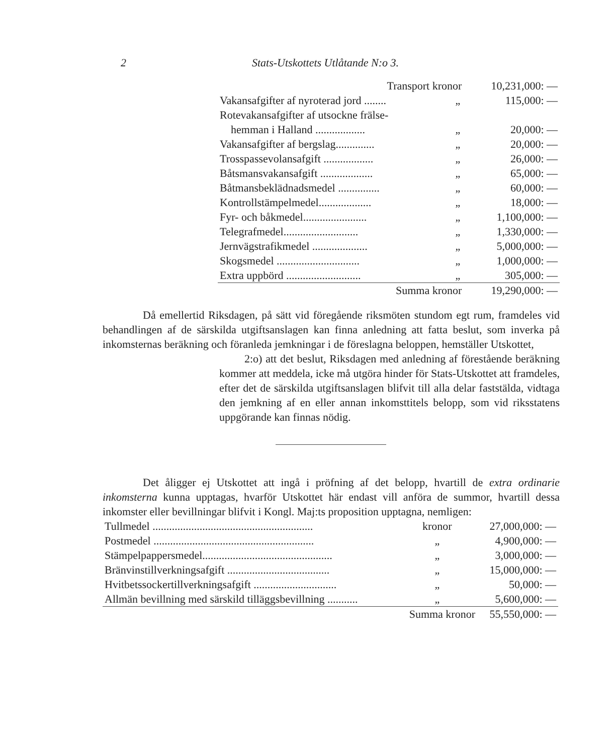2 Stats-Utskottets Utlåtande N:o 3.
| Transport kronor | | 10,231,000: — |
| Vakansafgifter af nyroterad jord ........ | „ | 115,000: — |
| Rotevakansafgifter af utsockne frälse- hemman i Halland .................. | „ | 20,000: — |
| Vakansafgifter af bergslag.............. | „ | 20,000: — |
| Trosspassevolansafgift .................. | „ | 26,000: — |
| Båtsmansvakansafgift ................... | „ | 65,000: — |
| Båtmansbeklädnadsmedel ............... | „ | 60,000: — |
| Kontrollstämpelmedel................... | „ | 18,000: — |
| Fyr- och båkmedel....................... | „ | 1,100,000: — |
| Telegrafmedel........................... | „ | 1,330,000: — |
| Jernvägstrafikmedel .................... | „ | 5,000,000: — |
| Skogsmedel .............................. | „ | 1,000,000: — |
| Extra uppbörd ........................... | „ | 305,000: — |
| Summa kronor | | 19,290,000: — |
Då emellertid Riksdagen, på sätt vid föregående riksmöten stundom egt rum, framdeles vid behandlingen af de särskilda utgiftsanslagen kan finna anledning att fatta beslut, som inverka på inkomsternas beräkning och föranleda jemkningar i de föreslagna beloppen, hemställer Utskottet,
2:o) att det beslut, Riksdagen med anledning af förestående beräkning kommer att meddela, icke må utgöra hinder för Stats-Utskottet att framdeles, efter det de särskilda utgiftsanslagen blifvit till alla delar faststälda, vidtaga den jemkning af en eller annan inkomsttitels belopp, som vid riksstatens uppgörande kan finnas nödig.
Det åligger ej Utskottet att ingå i pröfning af det belopp, hvartill de extra ordinarie inkomsterna kunna upptagas, hvarför Utskottet här endast vill anföra de summor, hvartill dessa inkomster eller bevillningar blifvit i Kongl. Maj:ts proposition upptagna, nemligen:
| Tullmedel .......................................................... | kronor | 27,000,000: — |
| Postmedel .......................................................... | „ | 4,900,000: — |
| Stämpelpappersmedel............................................... | „ | 3,000,000: — |
| Bränvinstillverkningsafgift ..................................... | „ | 15,000,000: — |
| Hvitbetssockertillverkningsafgift .............................. | „ | 50,000: — |
| Allmän bevillning med särskild tilläggsbevillning ........... | „ | 5,600,000: — |
| | Summa kronor | 55,550,000: — |